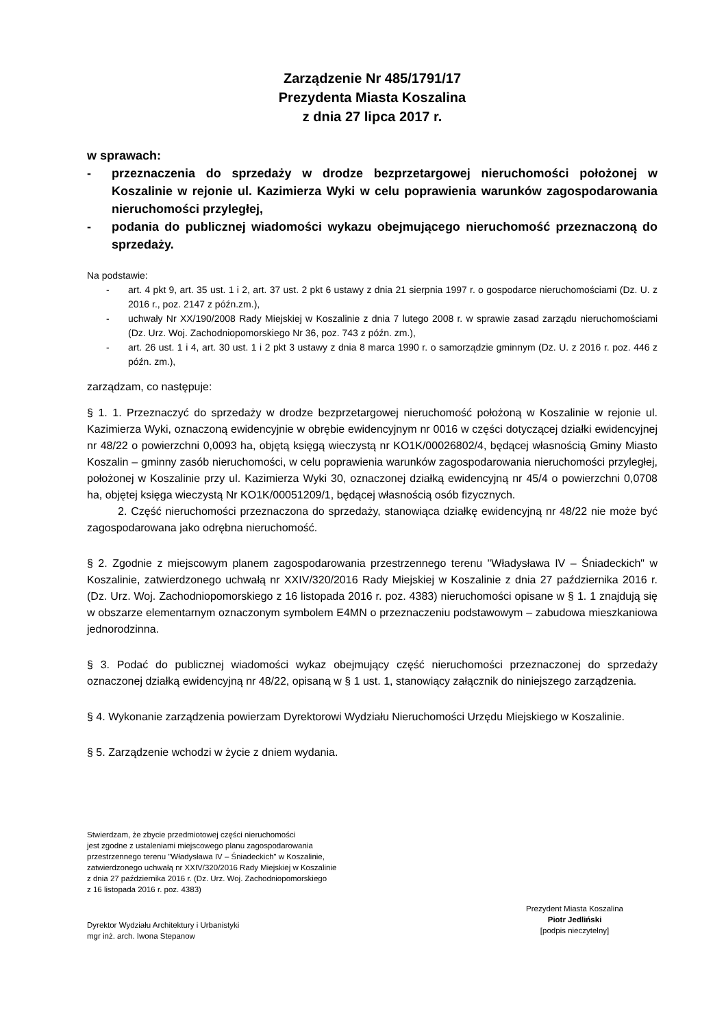Zarządzenie Nr 485/1791/17
Prezydenta Miasta Koszalina
z dnia 27 lipca 2017 r.
w sprawach:
- przeznaczenia do sprzedaży w drodze bezprzetargowej nieruchomości położonej w Koszalinie w rejonie ul. Kazimierza Wyki w celu poprawienia warunków zagospodarowania nieruchomości przyległej,
- podania do publicznej wiadomości wykazu obejmującego nieruchomość przeznaczoną do sprzedaży.
Na podstawie:
- art. 4 pkt 9, art. 35 ust. 1 i 2, art. 37 ust. 2 pkt 6 ustawy z dnia 21 sierpnia 1997 r. o gospodarce nieruchomościami (Dz. U. z 2016 r., poz. 2147 z późn.zm.),
- uchwały Nr XX/190/2008 Rady Miejskiej w Koszalinie z dnia 7 lutego 2008 r. w sprawie zasad zarządu nieruchomościami (Dz. Urz. Woj. Zachodniopomorskiego Nr 36, poz. 743 z późn. zm.),
- art. 26 ust. 1 i 4, art. 30 ust. 1 i 2 pkt 3 ustawy z dnia 8 marca 1990 r. o samorządzie gminnym (Dz. U. z 2016 r. poz. 446 z późn. zm.),
zarządzam, co następuje:
§ 1. 1. Przeznaczyć do sprzedaży w drodze bezprzetargowej nieruchomość położoną w Koszalinie w rejonie ul. Kazimierza Wyki, oznaczoną ewidencyjnie w obrębie ewidencyjnym nr 0016 w części dotyczącej działki ewidencyjnej nr 48/22 o powierzchni 0,0093 ha, objętą księgą wieczystą nr KO1K/00026802/4, będącej własnością Gminy Miasto Koszalin – gminny zasób nieruchomości, w celu poprawienia warunków zagospodarowania nieruchomości przyległej, położonej w Koszalinie przy ul. Kazimierza Wyki 30, oznaczonej działką ewidencyjną nr 45/4 o powierzchni 0,0708 ha, objętej księga wieczystą Nr KO1K/00051209/1, będącej własnością osób fizycznych.
2. Część nieruchomości przeznaczona do sprzedaży, stanowiąca działkę ewidencyjną nr 48/22 nie może być zagospodarowana jako odrębna nieruchomość.
§ 2. Zgodnie z miejscowym planem zagospodarowania przestrzennego terenu "Władysława IV – Śniadeckich" w Koszalinie, zatwierdzonego uchwałą nr XXIV/320/2016 Rady Miejskiej w Koszalinie z dnia 27 października 2016 r. (Dz. Urz. Woj. Zachodniopomorskiego z 16 listopada 2016 r. poz. 4383) nieruchomości opisane w § 1. 1 znajdują się w obszarze elementarnym oznaczonym symbolem E4MN o przeznaczeniu podstawowym – zabudowa mieszkaniowa jednorodzinna.
§ 3. Podać do publicznej wiadomości wykaz obejmujący część nieruchomości przeznaczonej do sprzedaży oznaczonej działką ewidencyjną nr 48/22, opisaną w § 1 ust. 1, stanowiący załącznik do niniejszego zarządzenia.
§ 4. Wykonanie zarządzenia powierzam Dyrektorowi Wydziału Nieruchomości Urzędu Miejskiego w Koszalinie.
§ 5. Zarządzenie wchodzi w życie z dniem wydania.
Stwierdzam, że zbycie przedmiotowej części nieruchomości
jest zgodne z ustaleniami miejscowego planu zagospodarowania
przestrzennego terenu "Władysława IV – Śniadeckich" w Koszalinie,
zatwierdzonego uchwałą nr XXIV/320/2016 Rady Miejskiej w Koszalinie
z dnia 27 października 2016 r. (Dz. Urz. Woj. Zachodniopomorskiego
z 16 listopada 2016 r. poz. 4383)
Dyrektor Wydziału Architektury i Urbanistyki
mgr inż. arch. Iwona Stepanow
Prezydent Miasta Koszalina
Piotr Jedliński
[podpis nieczytelny]